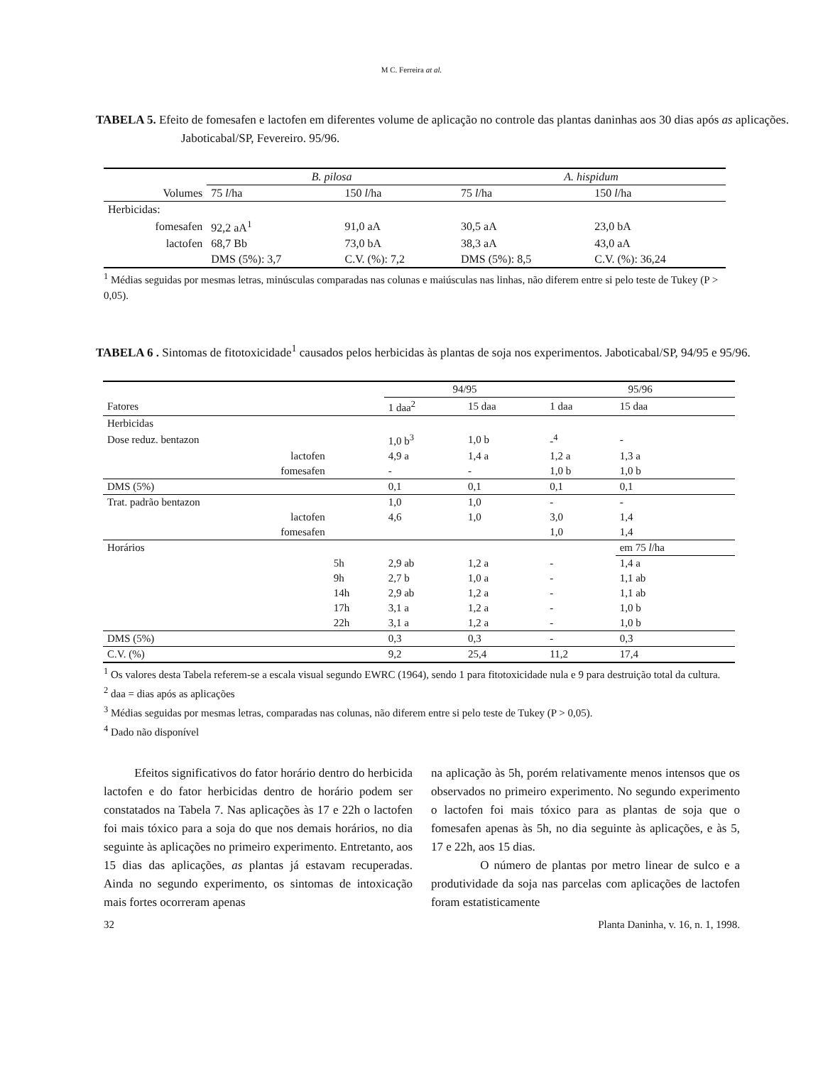M C. Ferreira at al.
TABELA 5. Efeito de fomesafen e lactofen em diferentes volume de aplicação no controle das plantas daninhas aos 30 dias após as aplicações. Jaboticabal/SP, Fevereiro. 95/96.
| | B. pilosa | | A. hispidum | |
| --- | --- | --- | --- | --- |
| Volumes | 75 l /ha | 150 l /ha | 75 l /ha | 150 l /ha |
| Herbicidas: | | | | |
| fomesafen | 92,2 aA<sup>1</sup> | 91,0 aA | 30,5 aA | 23,0 bA |
| lactofen | 68,7 Bb | 73,0 bA | 38,3 aA | 43,0 aA |
| | DMS (5%): 3,7 | C.V. (%): 7,2 | DMS (5%): 8,5 | C.V. (%): 36,24 |
<sup>1</sup> Médias seguidas por mesmas letras, minúsculas comparadas nas colunas e maiúsculas nas linhas, não diferem entre si pelo teste de Tukey (P > 0,05).
TABELA 6 . Sintomas de fitotoxicidade<sup>1</sup> causados pelos herbicidas às plantas de soja nos experimentos. Jaboticabal/SP, 94/95 e 95/96.
| | | 94/95 | | 95/96 | |
| --- | --- | --- | --- | --- | --- |
| Fatores | | 1 daa<sup>2</sup> | 15 daa | 1 daa | 15 daa |
| Herbicidas | | | | | |
| Dose reduz. bentazon | | 1,0 b<sup>3</sup> | 1,0 b | -<sup>4</sup> | - |
| lactofen | | 4,9 a | 1,4 a | 1,2 a | 1,3 a |
| fomesafen | | - | - | 1,0 b | 1,0 b |
| DMS (5%) | | 0,1 | 0,1 | 0,1 | 0,1 |
| Trat. padrão bentazon | | 1,0 | 1,0 | - | - |
| lactofen | | 4,6 | 1,0 | 3,0 | 1,4 |
| fomesafen | | | | 1,0 | 1,4 |
| Horários | | | | | em 75 l /ha |
| | 5h | 2,9 ab | 1,2 a | - | 1,4 a |
| | 9h | 2,7 b | 1,0 a | - | 1,1 ab |
| | 14h | 2,9 ab | 1,2 a | - | 1,1 ab |
| | 17h | 3,1 a | 1,2 a | - | 1,0 b |
| | 22h | 3,1 a | 1,2 a | - | 1,0 b |
| DMS (5%) | | 0,3 | 0,3 | - | 0,3 |
| C.V. (%) | | 9,2 | 25,4 | 11,2 | 17,4 |
<sup>1</sup> Os valores desta Tabela referem-se a escala visual segundo EWRC (1964), sendo 1 para fitotoxicidade nula e 9 para destruição total da cultura.
<sup>2</sup> daa = dias após as aplicações
<sup>3</sup> Médias seguidas por mesmas letras, comparadas nas colunas, não diferem entre si pelo teste de Tukey (P > 0,05).
<sup>4</sup> Dado não disponível
Efeitos significativos do fator horário dentro do herbicida lactofen e do fator herbicidas dentro de horário podem ser constatados na Tabela 7. Nas aplicações às 17 e 22h o lactofen foi mais tóxico para a soja do que nos demais horários, no dia seguinte às aplicações no primeiro experimento. Entretanto, aos 15 dias das aplicações, as plantas já estavam recuperadas. Ainda no segundo experimento, os sintomas de intoxicação mais fortes ocorreram apenas
na aplicação às 5h, porém relativamente menos intensos que os observados no primeiro experimento. No segundo experimento o lactofen foi mais tóxico para as plantas de soja que o fomesafen apenas às 5h, no dia seguinte às aplicações, e às 5, 17 e 22h, aos 15 dias.
O número de plantas por metro linear de sulco e a produtividade da soja nas parcelas com aplicações de lactofen foram estatisticamente
32 Planta Daninha, v. 16, n. 1, 1998.